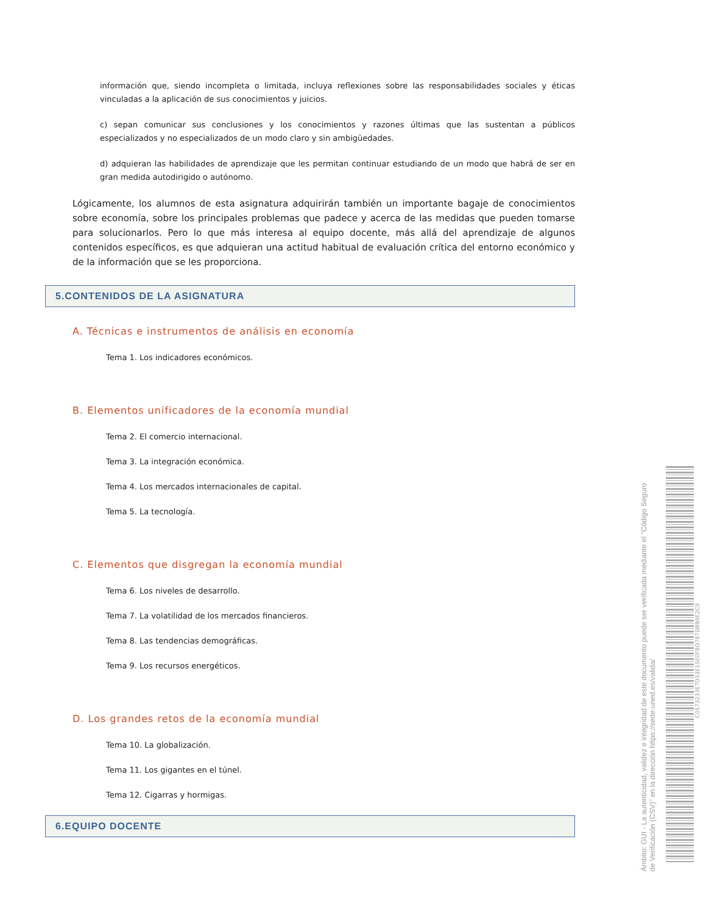información que, siendo incompleta o limitada, incluya reflexiones sobre las responsabilidades sociales y éticas vinculadas a la aplicación de sus conocimientos y juicios.
c) sepan comunicar sus conclusiones y los conocimientos y razones últimas que las sustentan a públicos especializados y no especializados de un modo claro y sin ambigüedades.
d) adquieran las habilidades de aprendizaje que les permitan continuar estudiando de un modo que habrá de ser en gran medida autodirigido o autónomo.
Lógicamente, los alumnos de esta asignatura adquirirán también un importante bagaje de conocimientos sobre economía, sobre los principales problemas que padece y acerca de las medidas que pueden tomarse para solucionarlos. Pero lo que más interesa al equipo docente, más allá del aprendizaje de algunos contenidos específicos, es que adquieran una actitud habitual de evaluación crítica del entorno económico y de la información que se les proporciona.
5.CONTENIDOS DE LA ASIGNATURA
A. Técnicas e instrumentos de análisis en economía
Tema 1. Los indicadores económicos.
B. Elementos unificadores de la economía mundial
Tema 2. El comercio internacional.
Tema 3. La integración económica.
Tema 4. Los mercados internacionales de capital.
Tema 5. La tecnología.
C. Elementos que disgregan la economía mundial
Tema 6. Los niveles de desarrollo.
Tema 7. La volatilidad de los mercados financieros.
Tema 8. Las tendencias demográficas.
Tema 9. Los recursos energéticos.
D. Los grandes retos de la economía mundial
Tema 10. La globalización.
Tema 11. Los gigantes en el túnel.
Tema 12. Cigarras y hormigas.
6.EQUIPO DOCENTE
Ámbito: GUI - La autenticidad, validez e integridad de este documento puede ser verificada mediante el "Código Seguro de Verificación (CSV)" en la dirección https://sede.uned.es/valida/
C0573233E7D33E15E0FBD787D8B9E2C9